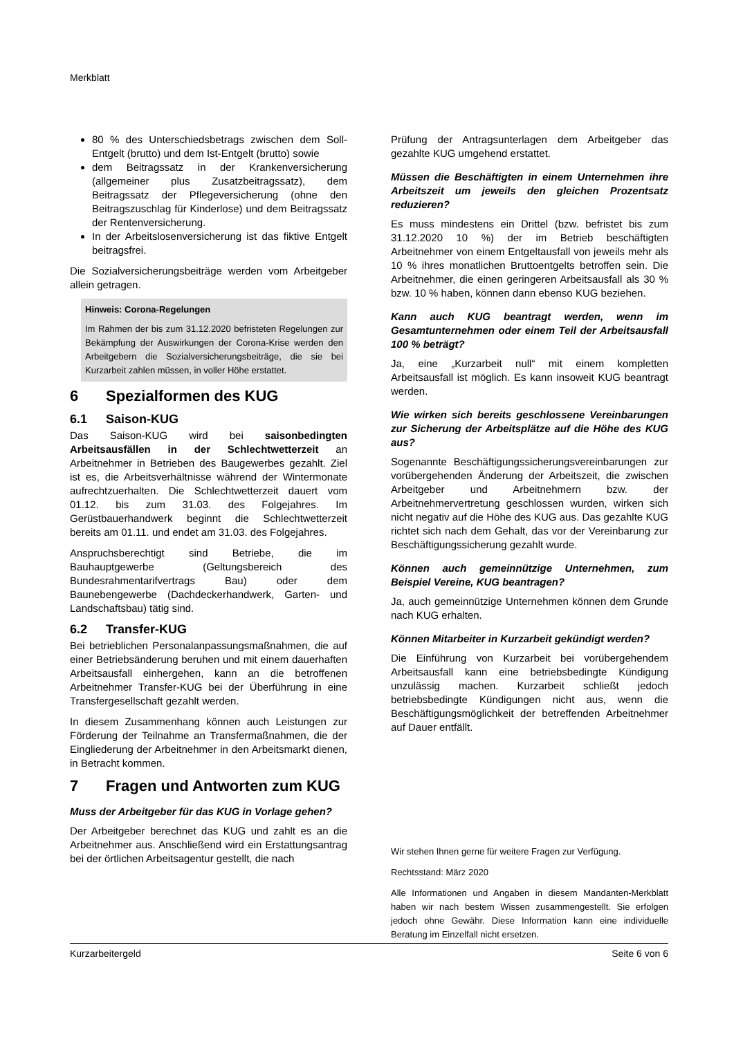Merkblatt
80 % des Unterschiedsbetrags zwischen dem Soll-Entgelt (brutto) und dem Ist-Entgelt (brutto) sowie
dem Beitragssatz in der Krankenversicherung (allgemeiner plus Zusatzbeitragssatz), dem Beitragssatz der Pflegeversicherung (ohne den Beitragszuschlag für Kinderlose) und dem Beitragssatz der Rentenversicherung.
In der Arbeitslosenversicherung ist das fiktive Entgelt beitragsfrei.
Die Sozialversicherungsbeiträge werden vom Arbeitgeber allein getragen.
Hinweis: Corona-Regelungen
Im Rahmen der bis zum 31.12.2020 befristeten Regelungen zur Bekämpfung der Auswirkungen der Corona-Krise werden den Arbeitgebern die Sozialversicherungsbeiträge, die sie bei Kurzarbeit zahlen müssen, in voller Höhe erstattet.
6 Spezialformen des KUG
6.1 Saison-KUG
Das Saison-KUG wird bei saisonbedingten Arbeitsausfällen in der Schlechtwetterzeit an Arbeitnehmer in Betrieben des Baugewerbes gezahlt. Ziel ist es, die Arbeitsverhältnisse während der Wintermonate aufrechtzuerhalten. Die Schlechtwetterzeit dauert vom 01.12. bis zum 31.03. des Folgejahres. Im Gerüstbauerhandwerk beginnt die Schlechtwetterzeit bereits am 01.11. und endet am 31.03. des Folgejahres.
Anspruchsberechtigt sind Betriebe, die im Bauhauptgewerbe (Geltungsbereich des Bundesrahmentarifvertrags Bau) oder dem Baunebengewerbe (Dachdeckerhandwerk, Garten- und Landschaftsbau) tätig sind.
6.2 Transfer-KUG
Bei betrieblichen Personalanpassungsmaßnahmen, die auf einer Betriebsänderung beruhen und mit einem dauerhaften Arbeitsausfall einhergehen, kann an die betroffenen Arbeitnehmer Transfer-KUG bei der Überführung in eine Transfergesellschaft gezahlt werden.
In diesem Zusammenhang können auch Leistungen zur Förderung der Teilnahme an Transfermaßnahmen, die der Eingliederung der Arbeitnehmer in den Arbeitsmarkt dienen, in Betracht kommen.
7 Fragen und Antworten zum KUG
Muss der Arbeitgeber für das KUG in Vorlage gehen?
Der Arbeitgeber berechnet das KUG und zahlt es an die Arbeitnehmer aus. Anschließend wird ein Erstattungsantrag bei der örtlichen Arbeitsagentur gestellt, die nach
Prüfung der Antragsunterlagen dem Arbeitgeber das gezahlte KUG umgehend erstattet.
Müssen die Beschäftigten in einem Unternehmen ihre Arbeitszeit um jeweils den gleichen Prozentsatz reduzieren?
Es muss mindestens ein Drittel (bzw. befristet bis zum 31.12.2020 10 %) der im Betrieb beschäftigten Arbeitnehmer von einem Entgeltausfall von jeweils mehr als 10 % ihres monatlichen Bruttoentgelts betroffen sein. Die Arbeitnehmer, die einen geringeren Arbeitsausfall als 30 % bzw. 10 % haben, können dann ebenso KUG beziehen.
Kann auch KUG beantragt werden, wenn im Gesamtunternehmen oder einem Teil der Arbeitsausfall 100 % beträgt?
Ja, eine „Kurzarbeit null“ mit einem kompletten Arbeitsausfall ist möglich. Es kann insoweit KUG beantragt werden.
Wie wirken sich bereits geschlossene Vereinbarungen zur Sicherung der Arbeitsplätze auf die Höhe des KUG aus?
Sogenannte Beschäftigungssicherungsvereinbarungen zur vorübergehenden Änderung der Arbeitszeit, die zwischen Arbeitgeber und Arbeitnehmern bzw. der Arbeitnehmervertretung geschlossen wurden, wirken sich nicht negativ auf die Höhe des KUG aus. Das gezahlte KUG richtet sich nach dem Gehalt, das vor der Vereinbarung zur Beschäftigungssicherung gezahlt wurde.
Können auch gemeinnützige Unternehmen, zum Beispiel Vereine, KUG beantragen?
Ja, auch gemeinnützige Unternehmen können dem Grunde nach KUG erhalten.
Können Mitarbeiter in Kurzarbeit gekündigt werden?
Die Einführung von Kurzarbeit bei vorübergehendem Arbeitsausfall kann eine betriebsbedingte Kündigung unzulässig machen. Kurzarbeit schließt jedoch betriebsbedingte Kündigungen nicht aus, wenn die Beschäftigungsmöglichkeit der betreffenden Arbeitnehmer auf Dauer entfällt.
Wir stehen Ihnen gerne für weitere Fragen zur Verfügung.
Rechtsstand: März 2020
Alle Informationen und Angaben in diesem Mandanten-Merkblatt haben wir nach bestem Wissen zusammengestellt. Sie erfolgen jedoch ohne Gewähr. Diese Information kann eine individuelle Beratung im Einzelfall nicht ersetzen.
Kurzarbeitergeld Seite 6 von 6